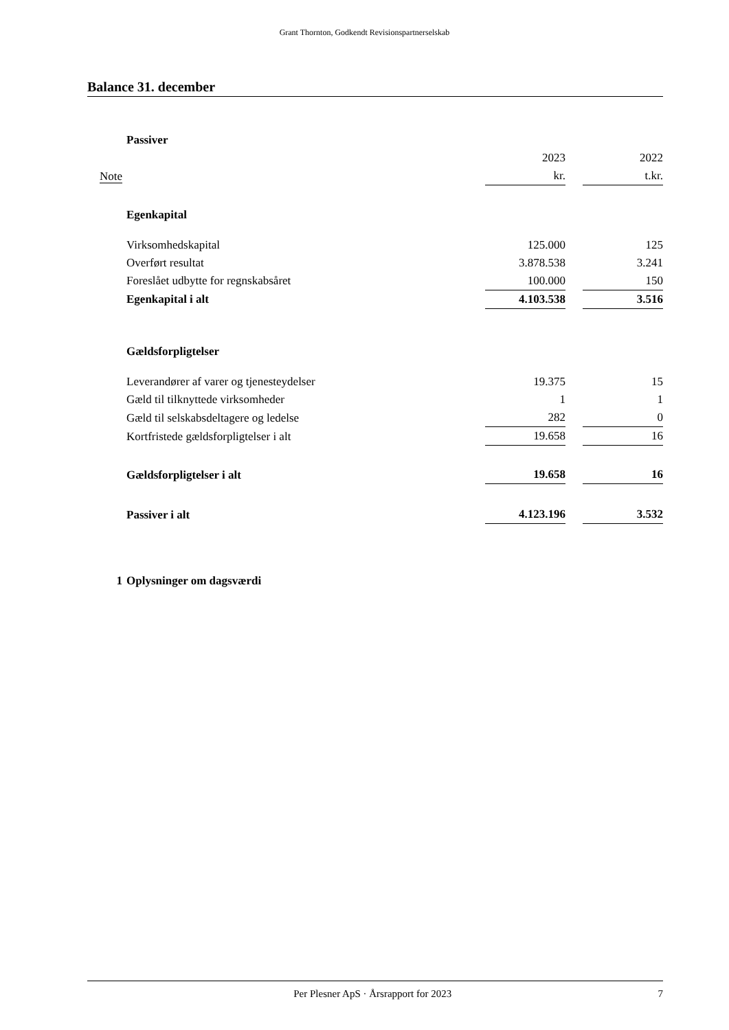Grant Thornton, Godkendt Revisionspartnerselskab
Balance 31. december
| | Passiver | | | |
| | | 2023 | | 2022 |
| Note | | kr. | | t.kr. |
| | Egenkapital | | | |
| | Virksomhedskapital | 125.000 | | 125 |
| | Overført resultat | 3.878.538 | | 3.241 |
| | Foreslået udbytte for regnskabsåret | 100.000 | | 150 |
| | Egenkapital i alt | 4.103.538 | | 3.516 |
| | Gældsforpligtelser | | | |
| | Leverandører af varer og tjenesteydelser | 19.375 | | 15 |
| | Gæld til tilknyttede virksomheder | 1 | | 1 |
| | Gæld til selskabsdeltagere og ledelse | 282 | | 0 |
| | Kortfristede gældsforpligtelser i alt | 19.658 | | 16 |
| | Gældsforpligtelser i alt | 19.658 | | 16 |
| | Passiver i alt | 4.123.196 | | 3.532 |
| 1 | Oplysninger om dagsværdi | | | |
Per Plesner ApS · Årsrapport for 2023 7